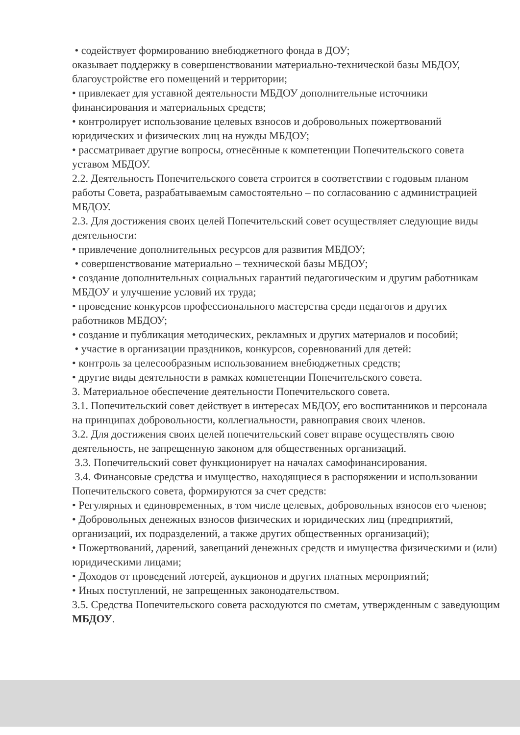• содействует формированию внебюджетного фонда в ДОУ;
оказывает поддержку в совершенствовании материально-технической базы МБДОУ, благоустройстве его помещений и территории;
• привлекает для уставной деятельности МБДОУ дополнительные источники финансирования и материальных средств;
• контролирует использование целевых взносов и добровольных пожертвований юридических и физических лиц на нужды МБДОУ;
• рассматривает другие вопросы, отнесённые к компетенции Попечительского совета уставом МБДОУ.
2.2. Деятельность Попечительского совета строится в соответствии с годовым планом работы Совета, разрабатываемым самостоятельно – по согласованию с администрацией МБДОУ.
2.3. Для достижения своих целей Попечительский совет осуществляет следующие виды деятельности:
• привлечение дополнительных ресурсов для развития МБДОУ;
• совершенствование материально – технической базы МБДОУ;
• создание дополнительных социальных гарантий педагогическим и другим работникам МБДОУ и улучшение условий их труда;
• проведение конкурсов профессионального мастерства среди педагогов и других работников МБДОУ;
• создание и публикация методических, рекламных и других материалов и пособий;
• участие в организации праздников, конкурсов, соревнований для детей:
• контроль за целесообразным использованием внебюджетных средств;
• другие виды деятельности в рамках компетенции Попечительского совета.
3. Материальное обеспечение деятельности Попечительского совета.
3.1. Попечительский совет действует в интересах МБДОУ, его воспитанников и персонала на принципах добровольности, коллегиальности, равноправия своих членов.
3.2. Для достижения своих целей попечительский совет вправе осуществлять свою деятельность, не запрещенную законом для общественных организаций.
3.3. Попечительский совет функционирует на началах самофинансирования.
3.4. Финансовые средства и имущество, находящиеся в распоряжении и использовании Попечительского совета, формируются за счет средств:
• Регулярных и единовременных, в том числе целевых, добровольных взносов его членов;
• Добровольных денежных взносов физических и юридических лиц (предприятий, организаций, их подразделений, а также других общественных организаций);
• Пожертвований, дарений, завещаний денежных средств и имущества физическими и (или) юридическими лицами;
• Доходов от проведений лотерей, аукционов и других платных мероприятий;
• Иных поступлений, не запрещенных законодательством.
3.5. Средства Попечительского совета расходуются по сметам, утвержденным с заведующим МБДОУ.